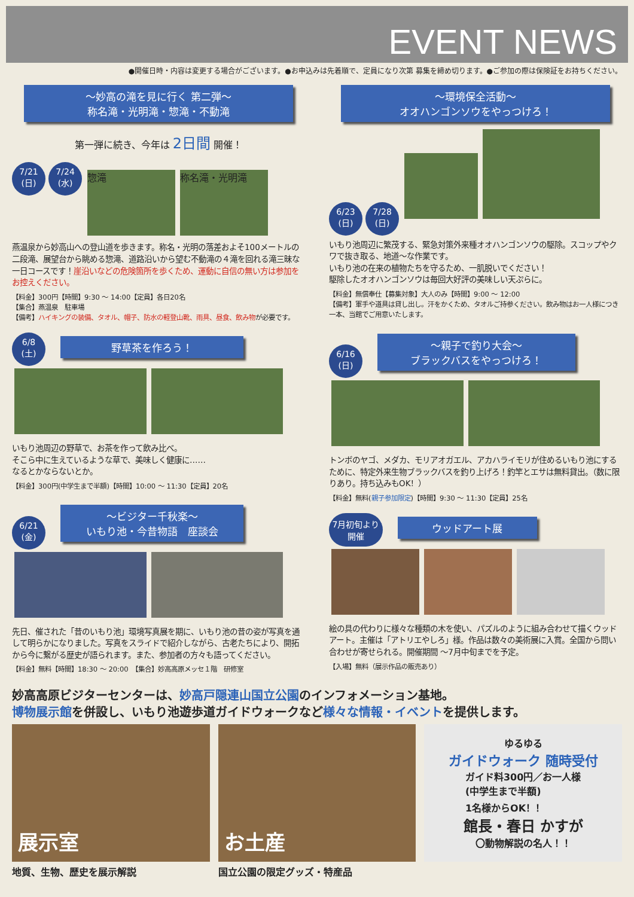EVENT NEWS
●開催日時・内容は変更する場合がございます。●お申込みは先着順で、定員になり次第 募集を締め切ります。●ご参加の際は保険証をお持ちください。
～妙高の滝を見に行く 第二弾～
称名滝・光明滝・惣滝・不動滝
第一弾に続き、今年は 2日間 開催！
7/21
(日) 7/24
(水) 惣滝 称名滝・光明滝
燕温泉から妙高山への登山道を歩きます。称名・光明の落差およそ100メートルの二段滝、展望台から眺める惣滝、道路沿いから望む不動滝の４滝を回れる滝三昧な一日コースです！崖沿いなどの危険箇所を歩くため、運動に自信の無い方は参加をお控えください。
【料金】300円【時間】9:30 ～ 14:00【定員】各日20名
【集合】燕温泉　駐車場
【備考】ハイキングの装備、タオル、帽子、防水の軽登山靴、雨具、昼食、飲み物が必要です。
6/8
(土) 野草茶を作ろう！
いもり池周辺の野草で、お茶を作って飲み比べ。
そこら中に生えているような草で、美味しく健康に……
なるとかならないとか。
【料金】300円(中学生まで半額)【時間】10:00 ～ 11:30【定員】20名
6/21
(金) ～ビジター千秋楽～
いもり池・今昔物語　座談会
先日、催された「昔のいもり池」環境写真展を期に、いもり池の昔の姿が写真を通して明らかになりました。写真をスライドで紹介しながら、古老たちにより、開拓から今に繋がる歴史が語られます。また、参加者の方々も語ってください。
【料金】無料【時間】18:30 ～ 20:00　【集合】妙高高原メッセ１階　研修室
～環境保全活動～
オオハンゴンソウをやっつけろ！
6/23
(日) 7/28
(日)
いもり池周辺に繁茂する、緊急対策外来種オオハンゴンソウの駆除。スコップやクワで抜き取る、地道～な作業です。
いもり池の在来の植物たちを守るため、一肌脱いでください！
駆除したオオハンゴンソウは毎回大好評の美味しい天ぷらに。
【料金】無償奉仕【募集対象】大人のみ【時間】9:00 ～ 12:00
【備考】軍手や道具は貸し出し。汗をかくため、タオルご持参ください。飲み物はお一人様につき一本、当館でご用意いたします。
6/16
(日) ～親子で釣り大会～
ブラックバスをやっつけろ！
トンボのヤゴ、メダカ、モリアオガエル、アカハライモリが住めるいもり池にするために、特定外来生物ブラックバスを釣り上げろ！釣竿とエサは無料貸出。（数に限りあり。持ち込みもOK！）
【料金】無料(親子参加限定)【時間】9:30 ～ 11:30【定員】25名
7月初旬より
開催 ウッドアート展
絵の具の代わりに様々な種類の木を使い、パズルのように組み合わせて描くウッドアート。主催は「アトリエやしろ」様。作品は数々の美術展に入賞。全国から問い合わせが寄せられる。開催期間 ～7月中旬までを予定。
【入場】無料（展示作品の販売あり）
妙高高原ビジターセンターは、妙高戸隠連山国立公園のインフォメーション基地。
博物展示館を併設し、いもり池遊歩道ガイドウォークなど様々な情報・イベントを提供します。
展示室 お土産
ゆるゆる
ガイドウォーク 随時受付
ガイド料300円／お一人様
(中学生まで半額)
1名様からOK！！
館長・春日 かすが
〇動物解説の名人！！
地質、生物、歴史を展示解説 国立公園の限定グッズ・特産品